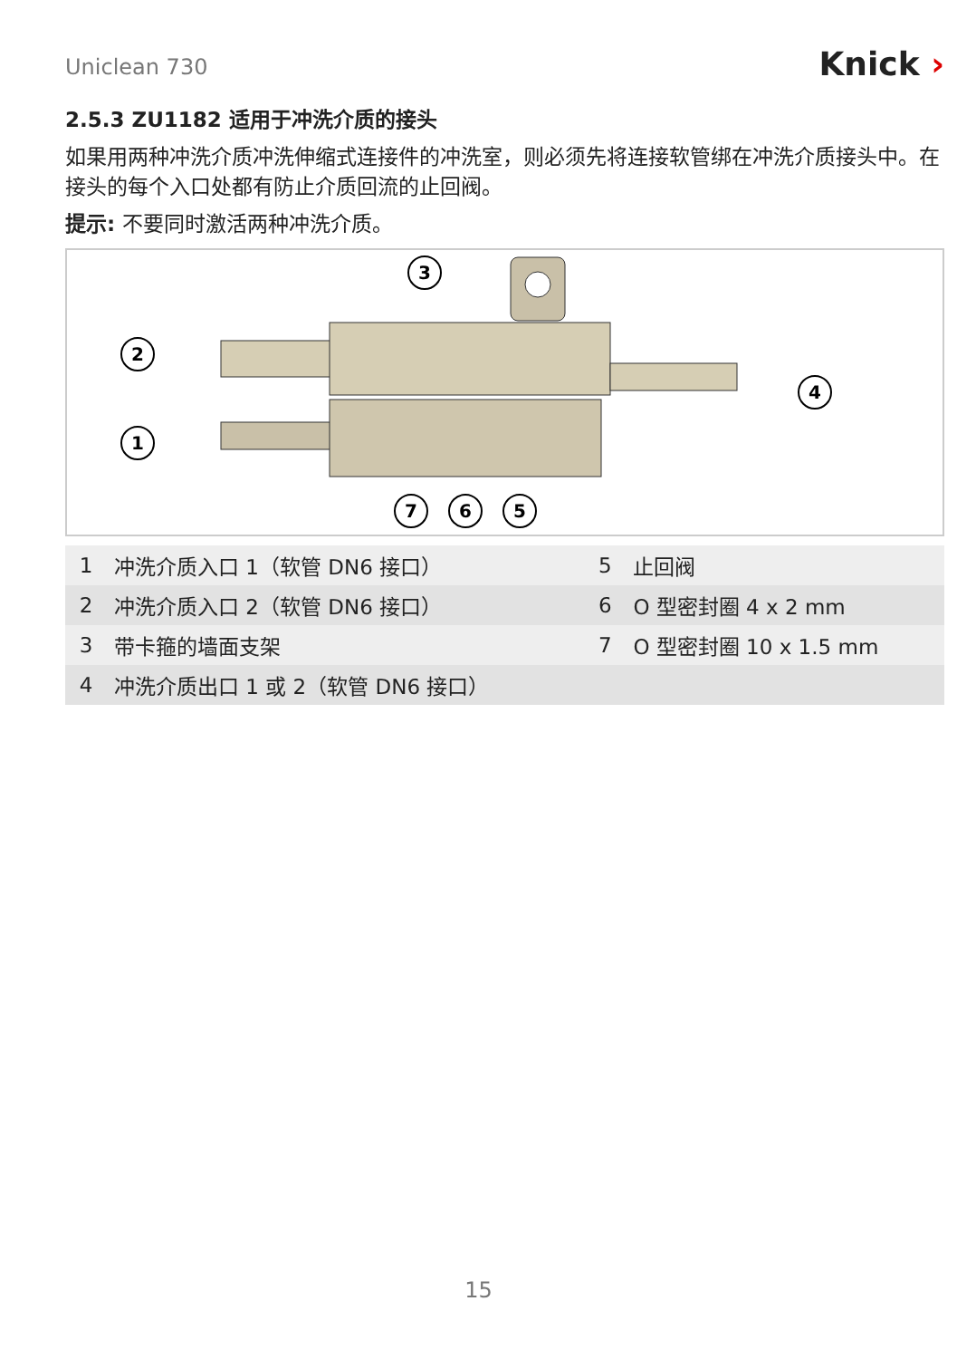Uniclean 730
Knick ›
2.5.3 ZU1182 适用于冲洗介质的接头
如果用两种冲洗介质冲洗伸缩式连接件的冲洗室，则必须先将连接软管绑在冲洗介质接头中。在接头的每个入口处都有防止介质回流的止回阀。
提示: 不要同时激活两种冲洗介质。
3
2
1
4
7
6
5
| 1 | 冲洗介质入口 1（软管 DN6 接口） | 5 | 止回阀 |
| 2 | 冲洗介质入口 2（软管 DN6 接口） | 6 | O 型密封圈 4 x 2 mm |
| 3 | 带卡箍的墙面支架 | 7 | O 型密封圈 10 x 1.5 mm |
| 4 | 冲洗介质出口 1 或 2（软管 DN6 接口） | | |
15